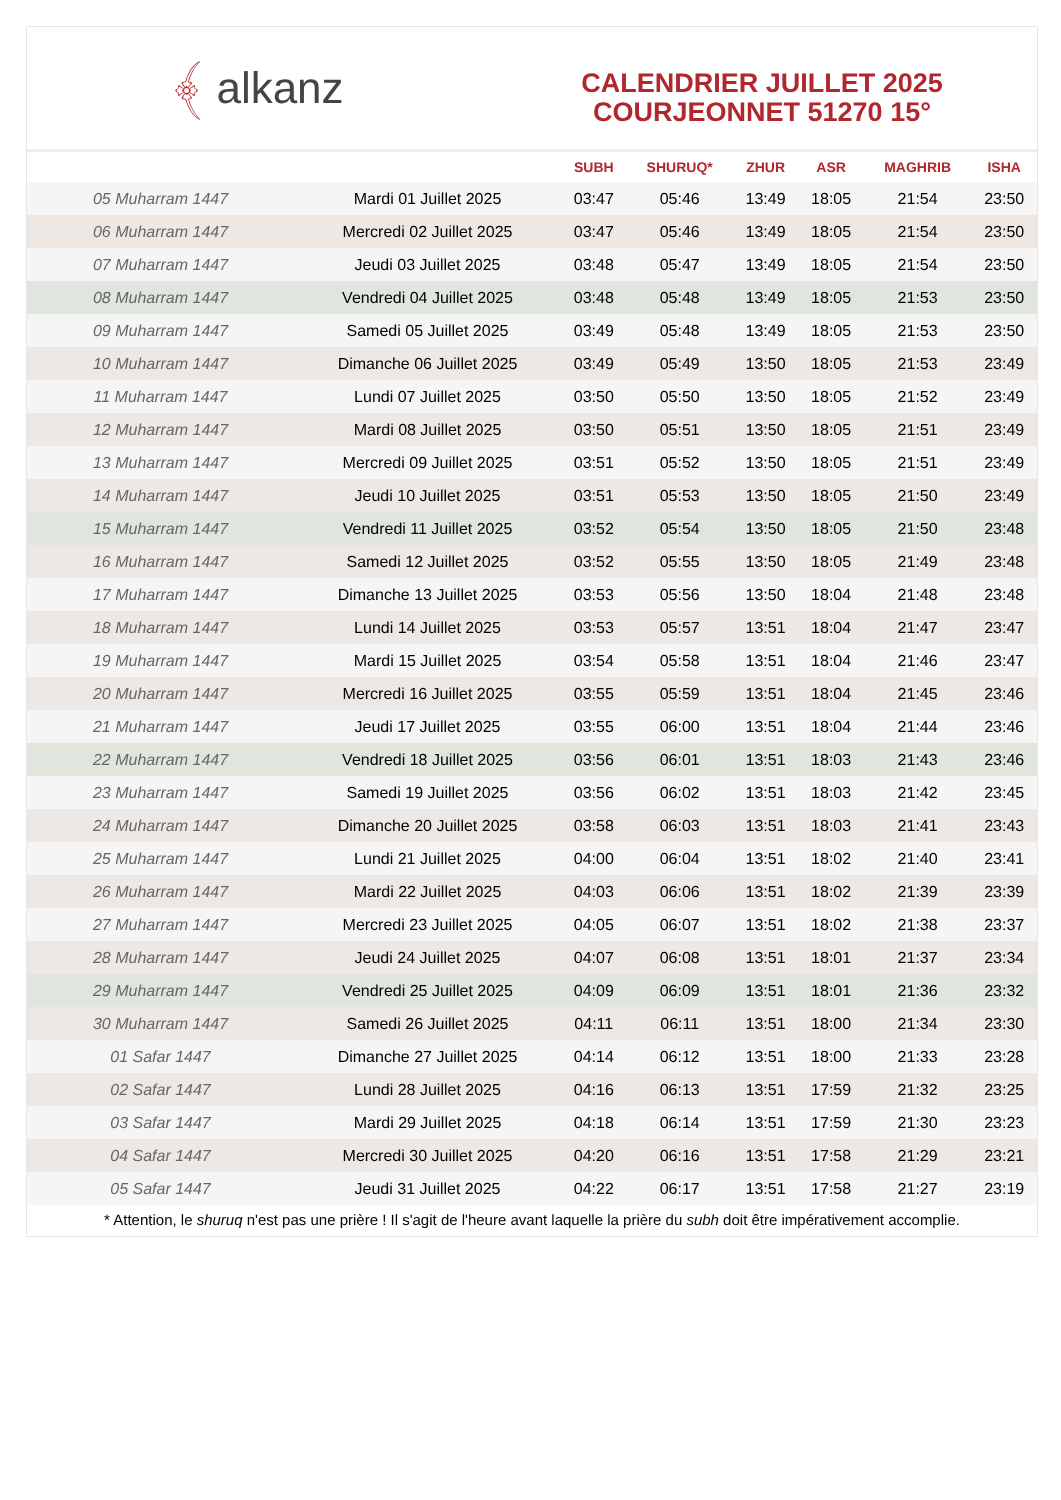﴾ alkanz
CALENDRIER JUILLET 2025
COURJEONNET 51270 15°
| | | SUBH | SHURUQ* | ZHUR | ASR | MAGHRIB | ISHA |
| --- | --- | --- | --- | --- | --- | --- | --- |
| 05 Muharram 1447 | Mardi 01 Juillet 2025 | 03:47 | 05:46 | 13:49 | 18:05 | 21:54 | 23:50 |
| 06 Muharram 1447 | Mercredi 02 Juillet 2025 | 03:47 | 05:46 | 13:49 | 18:05 | 21:54 | 23:50 |
| 07 Muharram 1447 | Jeudi 03 Juillet 2025 | 03:48 | 05:47 | 13:49 | 18:05 | 21:54 | 23:50 |
| 08 Muharram 1447 | Vendredi 04 Juillet 2025 | 03:48 | 05:48 | 13:49 | 18:05 | 21:53 | 23:50 |
| 09 Muharram 1447 | Samedi 05 Juillet 2025 | 03:49 | 05:48 | 13:49 | 18:05 | 21:53 | 23:50 |
| 10 Muharram 1447 | Dimanche 06 Juillet 2025 | 03:49 | 05:49 | 13:50 | 18:05 | 21:53 | 23:49 |
| 11 Muharram 1447 | Lundi 07 Juillet 2025 | 03:50 | 05:50 | 13:50 | 18:05 | 21:52 | 23:49 |
| 12 Muharram 1447 | Mardi 08 Juillet 2025 | 03:50 | 05:51 | 13:50 | 18:05 | 21:51 | 23:49 |
| 13 Muharram 1447 | Mercredi 09 Juillet 2025 | 03:51 | 05:52 | 13:50 | 18:05 | 21:51 | 23:49 |
| 14 Muharram 1447 | Jeudi 10 Juillet 2025 | 03:51 | 05:53 | 13:50 | 18:05 | 21:50 | 23:49 |
| 15 Muharram 1447 | Vendredi 11 Juillet 2025 | 03:52 | 05:54 | 13:50 | 18:05 | 21:50 | 23:48 |
| 16 Muharram 1447 | Samedi 12 Juillet 2025 | 03:52 | 05:55 | 13:50 | 18:05 | 21:49 | 23:48 |
| 17 Muharram 1447 | Dimanche 13 Juillet 2025 | 03:53 | 05:56 | 13:50 | 18:04 | 21:48 | 23:48 |
| 18 Muharram 1447 | Lundi 14 Juillet 2025 | 03:53 | 05:57 | 13:51 | 18:04 | 21:47 | 23:47 |
| 19 Muharram 1447 | Mardi 15 Juillet 2025 | 03:54 | 05:58 | 13:51 | 18:04 | 21:46 | 23:47 |
| 20 Muharram 1447 | Mercredi 16 Juillet 2025 | 03:55 | 05:59 | 13:51 | 18:04 | 21:45 | 23:46 |
| 21 Muharram 1447 | Jeudi 17 Juillet 2025 | 03:55 | 06:00 | 13:51 | 18:04 | 21:44 | 23:46 |
| 22 Muharram 1447 | Vendredi 18 Juillet 2025 | 03:56 | 06:01 | 13:51 | 18:03 | 21:43 | 23:46 |
| 23 Muharram 1447 | Samedi 19 Juillet 2025 | 03:56 | 06:02 | 13:51 | 18:03 | 21:42 | 23:45 |
| 24 Muharram 1447 | Dimanche 20 Juillet 2025 | 03:58 | 06:03 | 13:51 | 18:03 | 21:41 | 23:43 |
| 25 Muharram 1447 | Lundi 21 Juillet 2025 | 04:00 | 06:04 | 13:51 | 18:02 | 21:40 | 23:41 |
| 26 Muharram 1447 | Mardi 22 Juillet 2025 | 04:03 | 06:06 | 13:51 | 18:02 | 21:39 | 23:39 |
| 27 Muharram 1447 | Mercredi 23 Juillet 2025 | 04:05 | 06:07 | 13:51 | 18:02 | 21:38 | 23:37 |
| 28 Muharram 1447 | Jeudi 24 Juillet 2025 | 04:07 | 06:08 | 13:51 | 18:01 | 21:37 | 23:34 |
| 29 Muharram 1447 | Vendredi 25 Juillet 2025 | 04:09 | 06:09 | 13:51 | 18:01 | 21:36 | 23:32 |
| 30 Muharram 1447 | Samedi 26 Juillet 2025 | 04:11 | 06:11 | 13:51 | 18:00 | 21:34 | 23:30 |
| 01 Safar 1447 | Dimanche 27 Juillet 2025 | 04:14 | 06:12 | 13:51 | 18:00 | 21:33 | 23:28 |
| 02 Safar 1447 | Lundi 28 Juillet 2025 | 04:16 | 06:13 | 13:51 | 17:59 | 21:32 | 23:25 |
| 03 Safar 1447 | Mardi 29 Juillet 2025 | 04:18 | 06:14 | 13:51 | 17:59 | 21:30 | 23:23 |
| 04 Safar 1447 | Mercredi 30 Juillet 2025 | 04:20 | 06:16 | 13:51 | 17:58 | 21:29 | 23:21 |
| 05 Safar 1447 | Jeudi 31 Juillet 2025 | 04:22 | 06:17 | 13:51 | 17:58 | 21:27 | 23:19 |
* Attention, le shuruq n'est pas une prière ! Il s'agit de l'heure avant laquelle la prière du subh doit être impérativement accomplie.